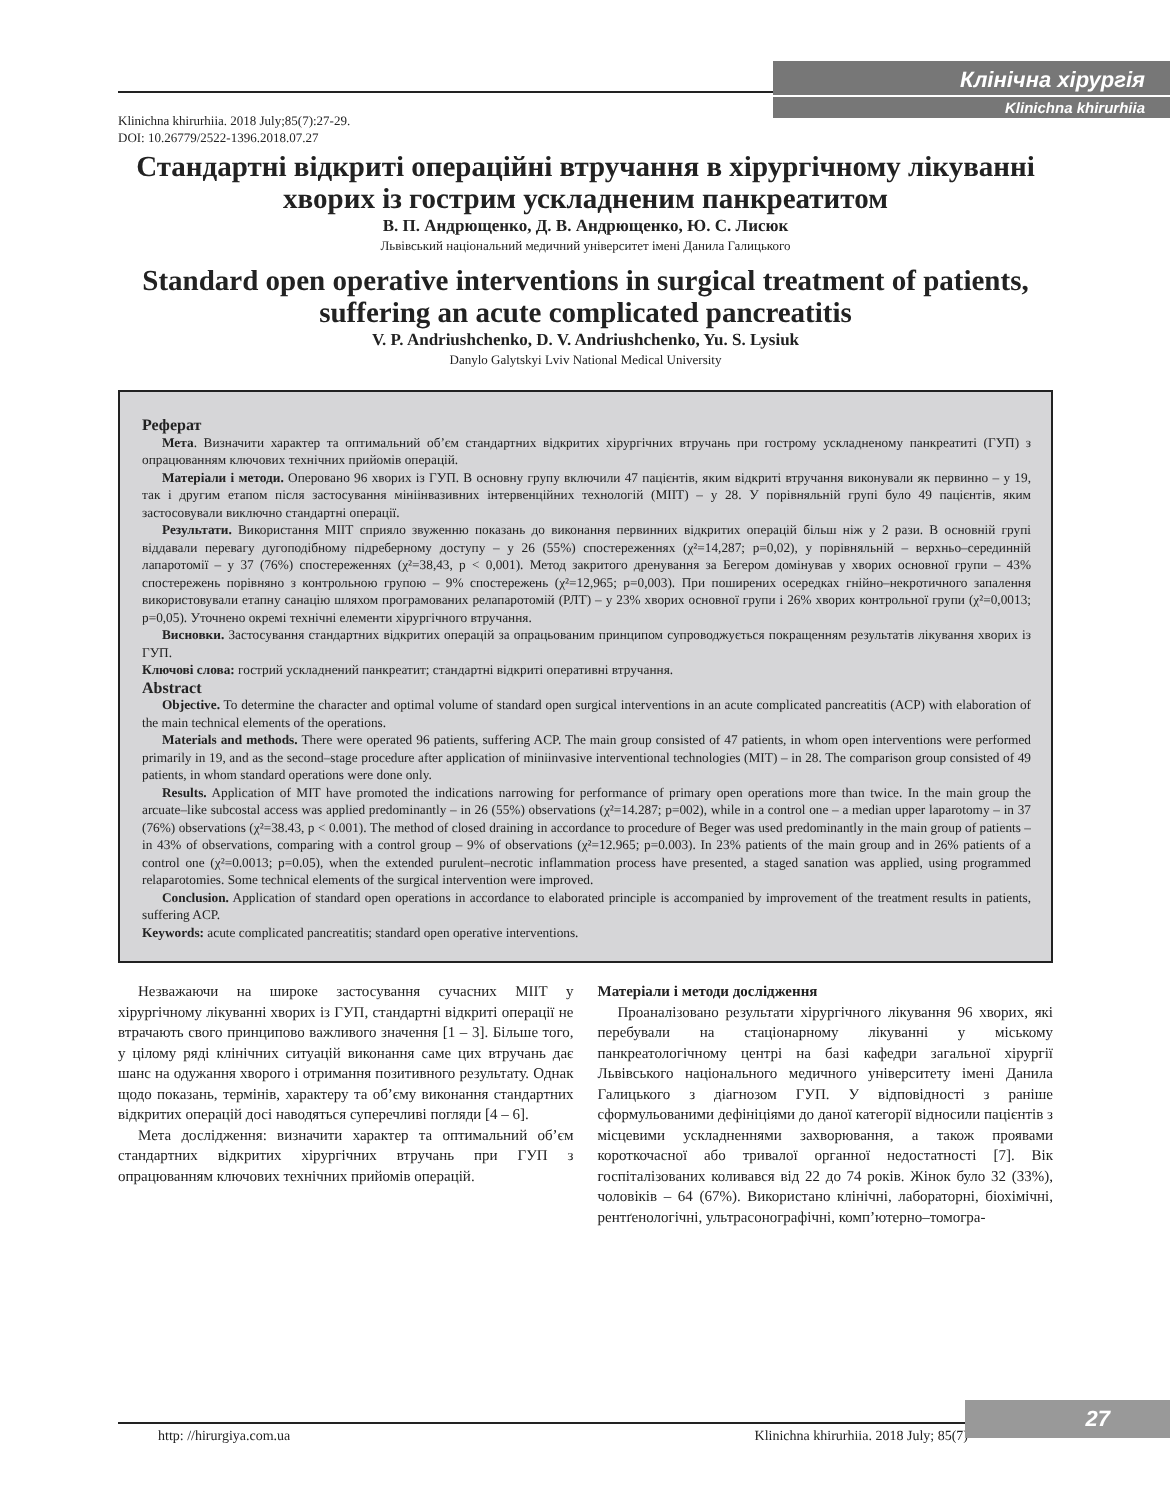Клінічна хірургія
Klinichna khirurhiia
Klinichna khirurhiia. 2018 July;85(7):27-29.
DOI: 10.26779/2522-1396.2018.07.27
Стандартні відкриті операційні втручання в хірургічному лікуванні хворих із гострим ускладненим панкреатитом
В. П. Андрющенко, Д. В. Андрющенко, Ю. С. Лисюк
Львівський національний медичний університет імені Данила Галицького
Standard open operative interventions in surgical treatment of patients, suffering an acute complicated pancreatitis
V. P. Andriushchenko, D. V. Andriushchenko, Yu. S. Lysiuk
Danylo Galytskyi Lviv National Medical University
Реферат
Мета. Визначити характер та оптимальний об’єм стандартних відкритих хірургічних втручань при гострому ускладненому панкреатиті (ГУП) з опрацюванням ключових технічних прийомів операцій.
Матеріали і методи. Оперовано 96 хворих із ГУП. В основну групу включили 47 пацієнтів, яким відкриті втручання виконували як первинно – у 19, так і другим етапом після застосування мініінвазивних інтервенційних технологій (МІІТ) – у 28. У порівняльній групі було 49 пацієнтів, яким застосовували виключно стандартні операції.
Результати. Використання МІІТ сприяло звуженню показань до виконання первинних відкритих операцій більш ніж у 2 рази. В основній групі віддавали перевагу дугоподібному підреберному доступу – у 26 (55%) спостереженнях (χ²=14,287; p=0,02), у порівняльній – верхньо–серединній лапаротомії – у 37 (76%) спостереженнях (χ²=38,43, p < 0,001). Метод закритого дренування за Бегером домінував у хворих основної групи – 43% спостережень порівняно з контрольною групою – 9% спостережень (χ²=12,965; p=0,003). При поширених осередках гнійно–некротичного запалення використовували етапну санацію шляхом програмованих релапаротомій (РЛТ) – у 23% хворих основної групи і 26% хворих контрольної групи (χ²=0,0013; p=0,05). Уточнено окремі технічні елементи хірургічного втручання.
Висновки. Застосування стандартних відкритих операцій за опрацьованим принципом супроводжується покращенням результатів лікування хворих із ГУП.
Ключові слова: гострий ускладнений панкреатит; стандартні відкриті оперативні втручання.
Abstract
Objective. To determine the character and optimal volume of standard open surgical interventions in an acute complicated pancreatitis (ACP) with elaboration of the main technical elements of the operations.
Materials and methods. There were operated 96 patients, suffering ACP. The main group consisted of 47 patients, in whom open interventions were performed primarily in 19, and as the second–stage procedure after application of miniinvasive interventional technologies (MIT) – in 28. The comparison group consisted of 49 patients, in whom standard operations were done only.
Results. Application of MIT have promoted the indications narrowing for performance of primary open operations more than twice. In the main group the arcuate–like subcostal access was applied predominantly – in 26 (55%) observations (χ²=14.287; p=002), while in a control one – a median upper laparotomy – in 37 (76%) observations (χ²=38.43, p < 0.001). The method of closed draining in accordance to procedure of Beger was used predominantly in the main group of patients – in 43% of observations, comparing with a control group – 9% of observations (χ²=12.965; p=0.003). In 23% patients of the main group and in 26% patients of a control one (χ²=0.0013; p=0.05), when the extended purulent–necrotic inflammation process have presented, a staged sanation was applied, using programmed relaparotomies. Some technical elements of the surgical intervention were improved.
Conclusion. Application of standard open operations in accordance to elaborated principle is accompanied by improvement of the treatment results in patients, suffering ACP.
Keywords: acute complicated pancreatitis; standard open operative interventions.
Незважаючи на широке застосування сучасних МІІТ у хірургічному лікуванні хворих із ГУП, стандартні відкриті операції не втрачають свого принципово важливого значення [1 – 3]. Більше того, у цілому ряді клінічних ситуацій виконання саме цих втручань дає шанс на одужання хворого і отримання позитивного результату. Однак щодо показань, термінів, характеру та об’єму виконання стандартних відкритих операцій досі наводяться суперечливі погляди [4 – 6].
Мета дослідження: визначити характер та оптимальний об’єм стандартних відкритих хірургічних втручань при ГУП з опрацюванням ключових технічних прийомів операцій.
Матеріали і методи дослідження
Проаналізовано результати хірургічного лікування 96 хворих, які перебували на стаціонарному лікуванні у міському панкреатологічному центрі на базі кафедри загальної хірургії Львівського національного медичного університету імені Данила Галицького з діагнозом ГУП. У відповідності з раніше сформульованими дефініціями до даної категорії відносили пацієнтів з місцевими ускладненнями захворювання, а також проявами короткочасної або тривалої органної недостатності [7]. Вік госпіталізованих коливався від 22 до 74 років. Жінок було 32 (33%), чоловіків – 64 (67%). Використано клінічні, лабораторні, біохімічні, рентґенологічні, ультрасонографічні, комп’ютерно–томогра-
27
http: //hirurgiya.com.ua Klinichna khirurhiia. 2018 July; 85(7)